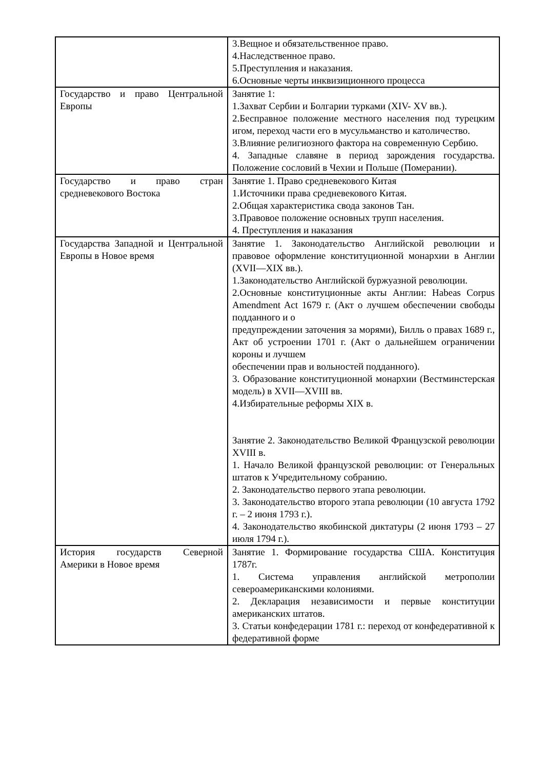| | 3.Вещное и обязательственное право. 4.Наследственное право. 5.Преступления и наказания. 6.Основные черты инквизиционного процесса |
| Государство и право Центральной Европы | Занятие 1: 1.Захват Сербии и Болгарии турками (XIV- XV вв.). 2.Бесправное положение местного населения под турецким игом, переход части его в мусульманство и католичество. 3.Влияние религиозного фактора на современную Сербию. 4. Западные славяне в период зарождения государства. Положение сословий в Чехии и Польше (Померании). |
| Государство и право стран средневекового Востока | Занятие 1. Право средневекового Китая 1.Источники права средневекового Китая. 2.Общая характеристика свода законов Тан. 3.Правовое положение основных трупп населения. 4. Преступления и наказания |
| Государства Западной и Центральной Европы в Новое время | Занятие 1. Законодательство Английской революции и правовое оформление конституционной монархии в Англии (XVII—XIX вв.). 1.Законодательство Английской буржуазной революции. 2.Основные конституционные акты Англии: Habeas Corpus Amendment Act 1679 г. (Акт о лучшем обеспечении свободы подданного и о предупреждении заточения за морями), Билль о правах 1689 г., Акт об устроении 1701 г. (Акт о дальнейшем ограничении короны и лучшем обеспечении прав и вольностей подданного). 3. Образование конституционной монархии (Вестминстерская модель) в XVII—XVIII вв. 4.Избирательные реформы XIX в. Занятие 2. Законодательство Великой Французской революции XVIII в. 1. Начало Великой французской революции: от Генеральных штатов к Учредительному собранию. 2. Законодательство первого этапа революции. 3. Законодательство второго этапа революции (10 августа 1792 г. – 2 июня 1793 г.). 4. Законодательство якобинской диктатуры (2 июня 1793 – 27 июля 1794 г.). |
| История государств Северной Америки в Новое время | Занятие 1. Формирование государства США. Конституция 1787г. 1. Система управления английской метрополии североамериканскими колониями. 2. Декларация независимости и первые конституции американских штатов. 3. Статьи конфедерации 1781 г.: переход от конфедеративной к федеративной форме |